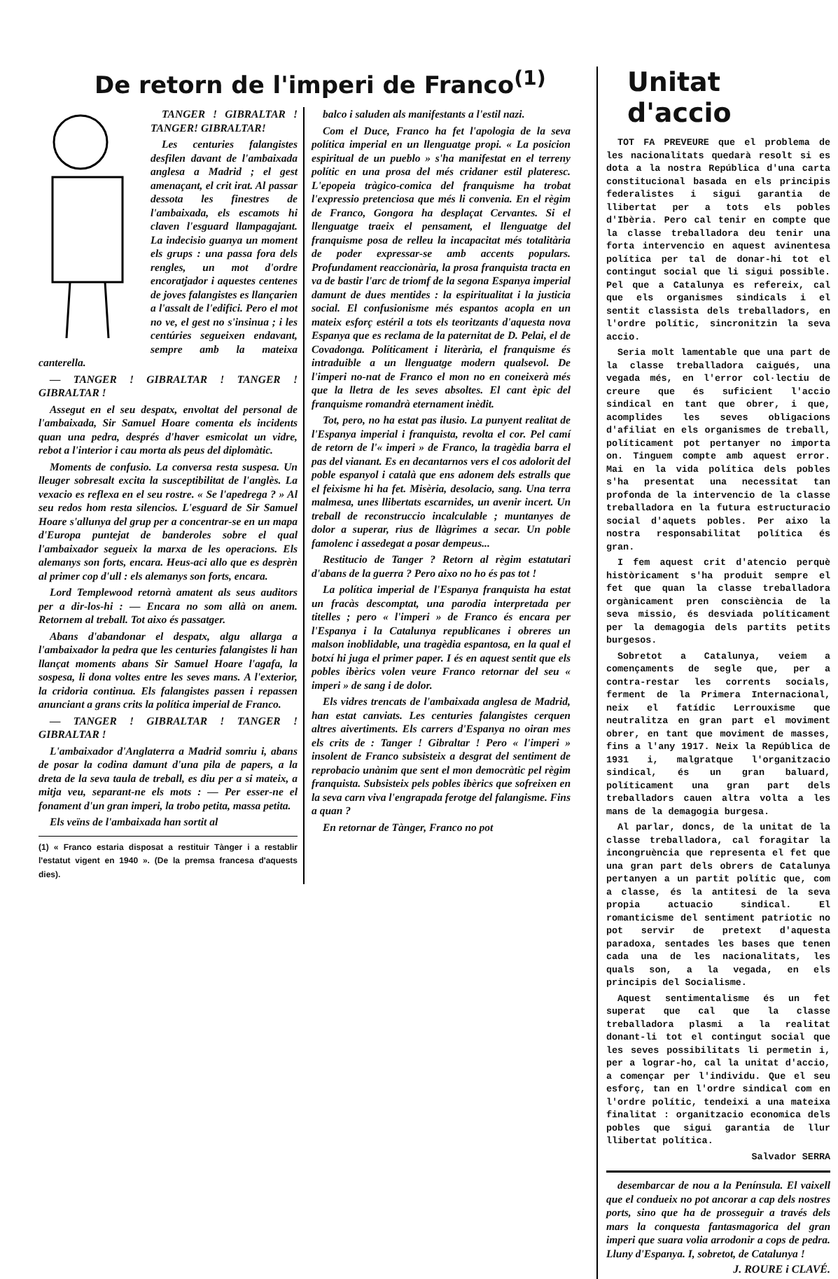De retorn de l'imperi de Franco<sup>(1)</sup>
TANGER ! GIBRALTAR ! TANGER! GIBRALTAR!
Les centuries falangistes desfilen davant de l'ambaixada anglesa a Madrid ; el gest amenaçant, el crit irat. Al passar dessota les finestres de l'ambaixada, els escamots hi claven l'esguard llampagajant. La indecisio guanya un moment els grups : una passa fora dels rengles, un mot d'ordre encoratjador i aquestes centenes de joves falangistes es llançarien a l'assalt de l'edifici. Pero el mot no ve, el gest no s'insinua ; i les centúries segueixen endavant, sempre amb la mateixa canterella.
— TANGER ! GIBRALTAR ! TANGER ! GIBRALTAR !
Assegut en el seu despatx, envoltat del personal de l'ambaixada, Sir Samuel Hoare comenta els incidents quan una pedra, després d'haver esmicolat un vidre, rebot a l'interior i cau morta als peus del diplomàtic.
Moments de confusio. La conversa resta suspesa. Un lleuger sobresalt excita la susceptibilitat de l'anglès. La vexacio es reflexa en el seu rostre. « Se l'apedrega ? » Al seu redos hom resta silencios. L'esguard de Sir Samuel Hoare s'allunya del grup per a concentrar-se en un mapa d'Europa puntejat de banderoles sobre el qual l'ambaixador segueix la marxa de les operacions. Els alemanys son forts, encara. Heus-aci allo que es desprèn al primer cop d'ull : els alemanys son forts, encara.
Lord Templewood retornà amatent als seus auditors per a dir-los-hi : — Encara no som allà on anem. Retornem al treball. Tot aixo és passatger.
Abans d'abandonar el despatx, algu allarga a l'ambaixador la pedra que les centuries falangistes li han llançat moments abans Sir Samuel Hoare l'agafa, la sospesa, li dona voltes entre les seves mans. A l'exterior, la cridoria continua. Els falangistes passen i repassen anunciant a grans crits la política imperial de Franco.
— TANGER ! GIBRALTAR ! TANGER ! GIBRALTAR !
L'ambaixador d'Anglaterra a Madrid somriu i, abans de posar la codina damunt d'una pila de papers, a la dreta de la seva taula de treball, es diu per a si mateix, a mitja veu, separant-ne els mots : — Per esser-ne el fonament d'un gran imperi, la trobo petita, massa petita.
Els veïns de l'ambaixada han sortit al
(1) « Franco estaria disposat a restituir Tànger i a restablir l'estatut vigent en 1940 ». (De la premsa francesa d'aquests dies).
balco i saluden als manifestants a l'estil nazi.
Com el Duce, Franco ha fet l'apologia de la seva política imperial en un llenguatge propi. « La posicion espiritual de un pueblo » s'ha manifestat en el terreny polític en una prosa del més cridaner estil plateresc. L'epopeia tràgico-comica del franquisme ha trobat l'expressio pretenciosa que més li convenia. En el règim de Franco, Gongora ha desplaçat Cervantes. Si el llenguatge traeix el pensament, el llenguatge del franquisme posa de relleu la incapacitat més totalitària de poder expressar-se amb accents populars. Profundament reaccionària, la prosa franquista tracta en va de bastir l'arc de triomf de la segona Espanya imperial damunt de dues mentides : la espiritualitat i la justicia social. El confusionisme més espantos acopla en un mateix esforç estéril a tots els teoritzants d'aquesta nova Espanya que es reclama de la paternitat de D. Pelai, el de Covadonga. Políticament i literària, el franquisme és intraduible a un llenguatge modern qualsevol. De l'imperi no-nat de Franco el mon no en coneixerà més que la lletra de les seves absoltes. El cant èpic del franquisme romandrà eternament inèdit.
Tot, pero, no ha estat pas ilusio. La punyent realitat de l'Espanya imperial i franquista, revolta el cor. Pel camí de retorn de l'« imperi » de Franco, la tragèdia barra el pas del vianant. Es en decantarnos vers el cos adolorit del poble espanyol i català que ens adonem dels estralls que el feixisme hi ha fet. Misèria, desolacio, sang. Una terra malmesa, unes llibertats escarnides, un avenir incert. Un treball de reconstruccio incalculable ; muntanyes de dolor a superar, rius de llàgrimes a secar. Un poble famolenc i assedegat a posar dempeus...
Restitucio de Tanger ? Retorn al règim estatutari d'abans de la guerra ? Pero aixo no ho és pas tot !
La política imperial de l'Espanya franquista ha estat un fracàs descomptat, una parodia interpretada per titelles ; pero « l'imperi » de Franco és encara per l'Espanya i la Catalunya republicanes i obreres un malson inoblidable, una tragèdia espantosa, en la qual el botxí hi juga el primer paper. I és en aquest sentit que els pobles ibèrics volen veure Franco retornar del seu « imperi » de sang i de dolor.
Els vidres trencats de l'ambaixada anglesa de Madrid, han estat canviats. Les centuries falangistes cerquen altres aivertiments. Els carrers d'Espanya no oiran mes els crits de : Tanger ! Gibraltar ! Pero « l'imperi » insolent de Franco subsisteix a desgrat del sentiment de reprobacio unànim que sent el mon democràtic pel règim franquista. Subsisteix pels pobles ibèrics que sofreixen en la seva carn viva l'engrapada ferotge del falangisme. Fins a quan ?
En retornar de Tànger, Franco no pot
Unitat d'accio
TOT FA PREVEURE que el problema de les nacionalitats quedarà resolt si es dota a la nostra República d'una carta constitucional basada en els principis federalistes i sigui garantia de llibertat per a tots els pobles d'Ibèria. Pero cal tenir en compte que la classe treballadora deu tenir una forta intervencio en aquest avinentesa política per tal de donar-hi tot el contingut social que li sigui possible. Pel que a Catalunya es refereix, cal que els organismes sindicals i el sentit classista dels treballadors, en l'ordre polític, sincronitzin la seva accio.
Seria molt lamentable que una part de la classe treballadora caigués, una vegada més, en l'error col·lectiu de creure que és suficient l'accio sindical en tant que obrer, i que, acomplides les seves obligacions d'afiliat en els organismes de treball, políticament pot pertanyer no importa on. Tinguem compte amb aquest error. Mai en la vida política dels pobles s'ha presentat una necessitat tan profonda de la intervencio de la classe treballadora en la futura estructuracio social d'aquets pobles. Per aixo la nostra responsabilitat política és gran.
I fem aquest crit d'atencio perquè històricament s'ha produit sempre el fet que quan la classe treballadora orgànicament pren consciència de la seva missio, és desviada políticament per la demagogia dels partits petits burgesos.
Sobretot a Catalunya, veiem a començaments de segle que, per a contra-restar les corrents socials, ferment de la Primera Internacional, neix el fatídic Lerrouxisme que neutralitza en gran part el moviment obrer, en tant que moviment de masses, fins a l'any 1917. Neix la República de 1931 i, malgratque l'organitzacio sindical, és un gran baluard, políticament una gran part dels treballadors cauen altra volta a les mans de la demagogia burgesa.
Al parlar, doncs, de la unitat de la classe treballadora, cal foragitar la incongruència que representa el fet que una gran part dels obrers de Catalunya pertanyen a un partit polític que, com a classe, és la antitesi de la seva propia actuacio sindical. El romanticisme del sentiment patriotic no pot servir de pretext d'aquesta paradoxa, sentades les bases que tenen cada una de les nacionalitats, les quals son, a la vegada, en els principis del Socialisme.
Aquest sentimentalisme és un fet superat que cal que la classe treballadora plasmi a la realitat donant-li tot el contingut social que les seves possibilitats li permetin i, per a lograr-ho, cal la unitat d'accio, a començar per l'individu. Que el seu esforç, tan en l'ordre sindical com en l'ordre polític, tendeixi a una mateixa finalitat : organitzacio economica dels pobles que sigui garantia de llur llibertat política.
Salvador SERRA
desembarcar de nou a la Península. El vaixell que el condueix no pot ancorar a cap dels nostres ports, sino que ha de prosseguir a través dels mars la conquesta fantasmagorica del gran imperi que suara volia arrodonir a cops de pedra. Lluny d'Espanya. I, sobretot, de Catalunya !
J. ROURE i CLAVÉ.